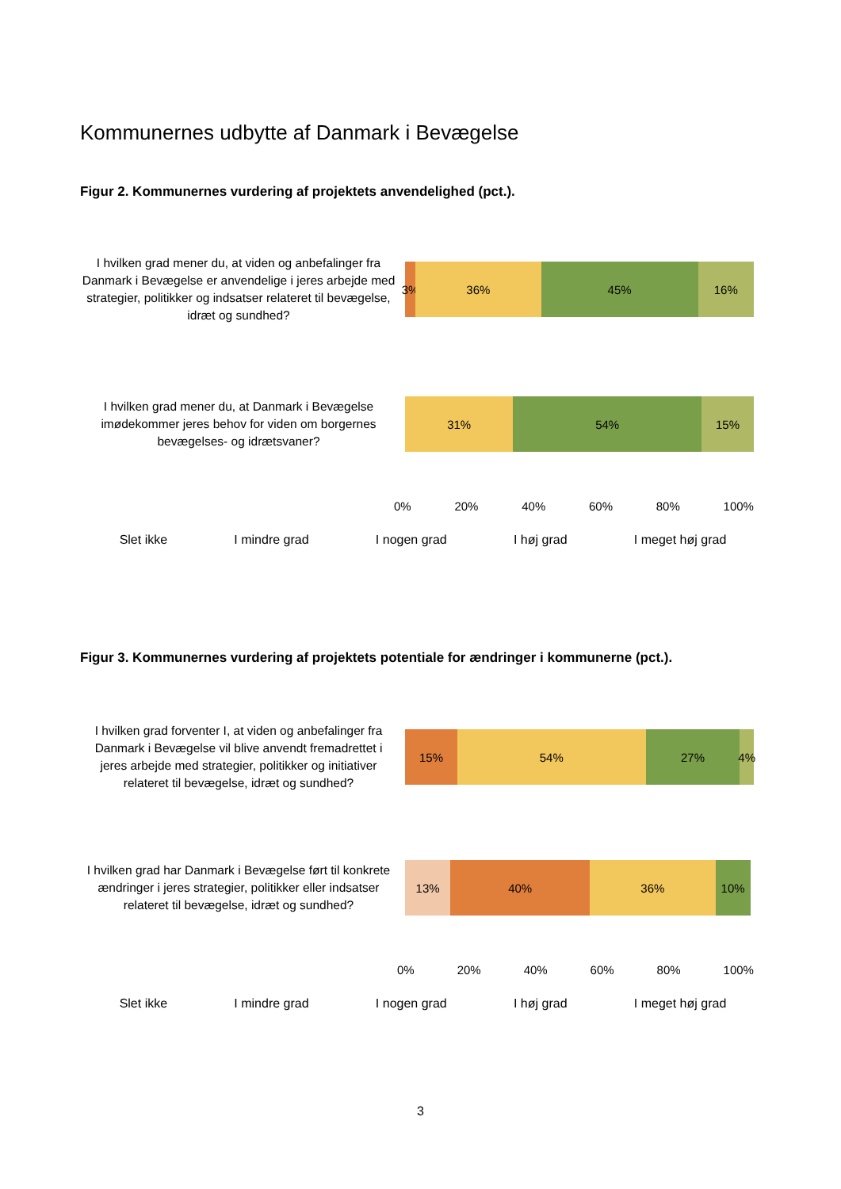Kommunernes udbytte af Danmark i Bevægelse
Figur 2. Kommunernes vurdering af projektets anvendelighed (pct.).
I hvilken grad mener du, at viden og anbefalinger fra Danmark i Bevægelse er anvendelige i jeres arbejde med strategier, politikker og indsatser relateret til bevægelse, idræt og sundhed?
3% 36% 45% 16%
I hvilken grad mener du, at Danmark i Bevægelse imødekommer jeres behov for viden om borgernes bevægelses- og idrætsvaner?
31% 54% 15%
0% 20% 40% 60% 80% 100%
Slet ikke I mindre grad I nogen grad I høj grad I meget høj grad
Figur 3. Kommunernes vurdering af projektets potentiale for ændringer i kommunerne (pct.).
I hvilken grad forventer I, at viden og anbefalinger fra Danmark i Bevægelse vil blive anvendt fremadrettet i jeres arbejde med strategier, politikker og initiativer relateret til bevægelse, idræt og sundhed?
15% 54% 27% 4%
I hvilken grad har Danmark i Bevægelse ført til konkrete ændringer i jeres strategier, politikker eller indsatser relateret til bevægelse, idræt og sundhed?
13% 40% 36% 10%
0% 20% 40% 60% 80% 100%
Slet ikke I mindre grad I nogen grad I høj grad I meget høj grad
3